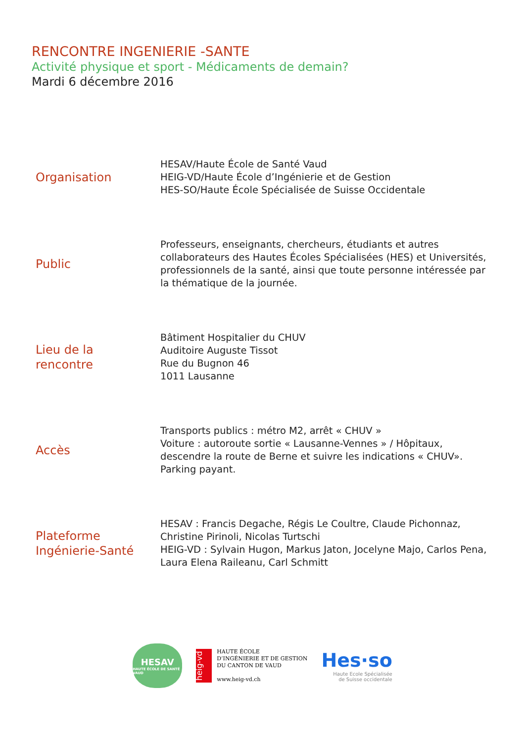RENCONTRE INGENIERIE -SANTE
Activité physique et sport - Médicaments de demain?
Mardi 6 décembre 2016
Organisation
HESAV/Haute École de Santé Vaud
HEIG-VD/Haute École d’Ingénierie et de Gestion
HES-SO/Haute École Spécialisée de Suisse Occidentale
Public
Professeurs, enseignants, chercheurs, étudiants et autres collaborateurs des Hautes Écoles Spécialisées (HES) et Universités, professionnels de la santé, ainsi que toute personne intéressée par la thématique de la journée.
Lieu de la
rencontre
Bâtiment Hospitalier du CHUV
Auditoire Auguste Tissot
Rue du Bugnon 46
1011 Lausanne
Accès
Transports publics : métro M2, arrêt « CHUV »
Voiture : autoroute sortie « Lausanne-Vennes » / Hôpitaux, descendre la route de Berne et suivre les indications « CHUV». Parking payant.
Plateforme
Ingénierie-Santé
HESAV : Francis Degache, Régis Le Coultre, Claude Pichonnaz, Christine Pirinoli, Nicolas Turtschi
HEIG-VD : Sylvain Hugon, Markus Jaton, Jocelyne Majo, Carlos Pena, Laura Elena Raileanu, Carl Schmitt
HESAV
HAUTE ÉCOLE DE SANTÉ VAUD
heig-vd
HAUTE ÉCOLE
D’INGÉNIERIE ET DE GESTION
DU CANTON DE VAUD
www.heig-vd.ch
Hes·so
Haute Ecole Spécialisée
de Suisse occidentale